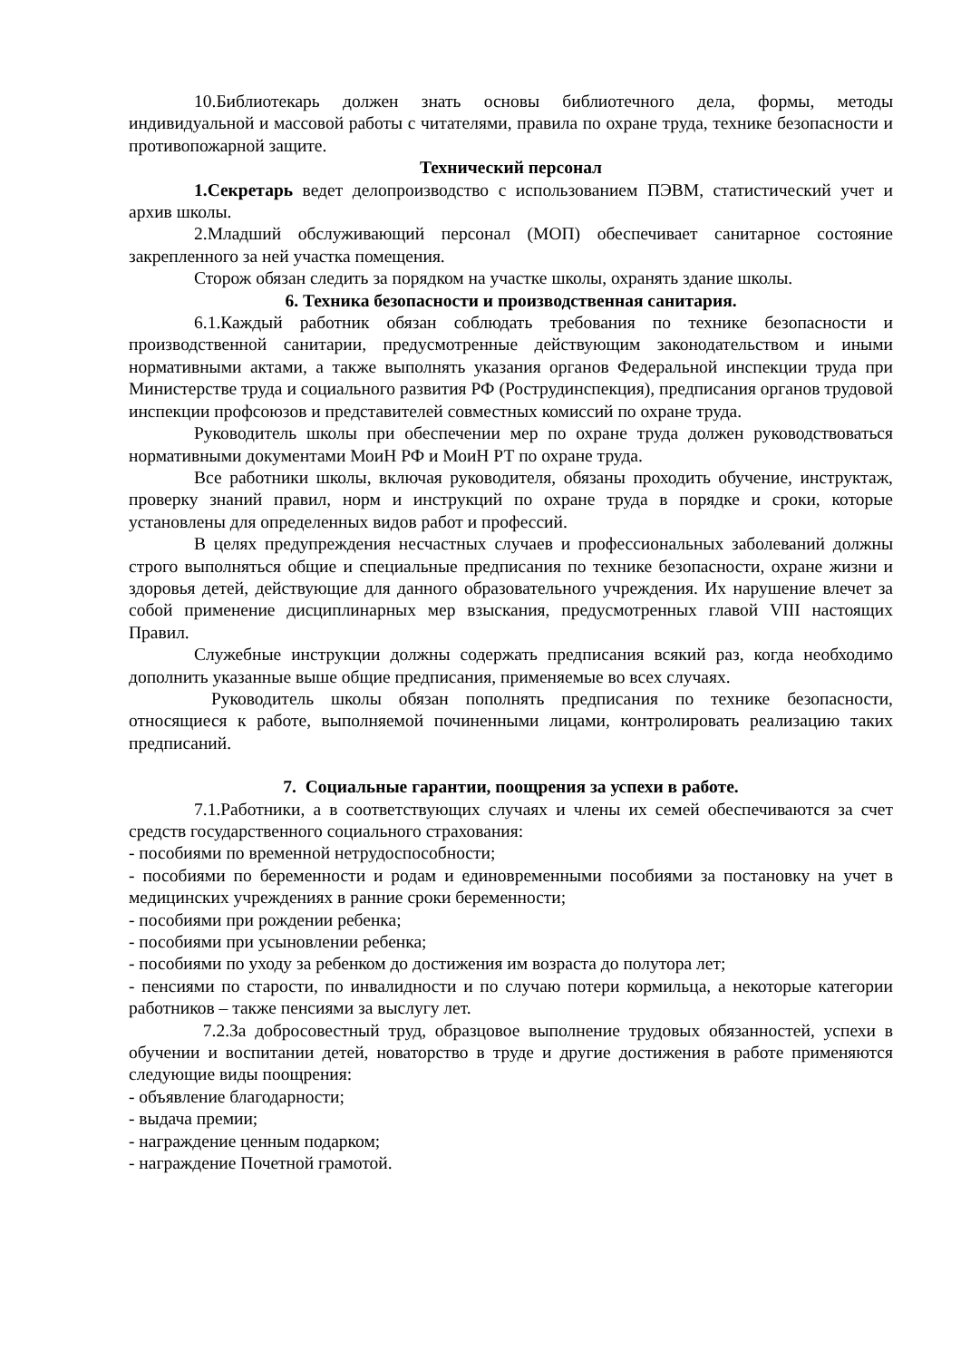10.Библиотекарь должен знать основы библиотечного дела, формы, методы индивидуальной и массовой работы с читателями, правила по охране труда, технике безопасности и противопожарной защите.
Технический персонал
1.Секретарь ведет делопроизводство с использованием ПЭВМ, статистический учет и архив школы.
2.Младший обслуживающий персонал (МОП) обеспечивает санитарное состояние закрепленного за ней участка помещения.
Сторож обязан следить за порядком на участке школы, охранять здание школы.
6. Техника безопасности и производственная санитария.
6.1.Каждый работник обязан соблюдать требования по технике безопасности и производственной санитарии, предусмотренные действующим законодательством и иными нормативными актами, а также выполнять указания органов Федеральной инспекции труда при Министерстве труда и социального развития РФ (Рострудинспекция), предписания органов трудовой инспекции профсоюзов и представителей совместных комиссий по охране труда.
Руководитель школы при обеспечении мер по охране труда должен руководствоваться нормативными документами МоиН РФ и МоиН РТ по охране труда.
Все работники школы, включая руководителя, обязаны проходить обучение, инструктаж, проверку знаний правил, норм и инструкций по охране труда в порядке и сроки, которые установлены для определенных видов работ и профессий.
В целях предупреждения несчастных случаев и профессиональных заболеваний должны строго выполняться общие и специальные предписания по технике безопасности, охране жизни и здоровья детей, действующие для данного образовательного учреждения. Их нарушение влечет за собой применение дисциплинарных мер взыскания, предусмотренных главой VIII настоящих Правил.
Служебные инструкции должны содержать предписания всякий раз, когда необходимо дополнить указанные выше общие предписания, применяемые во всех случаях.
Руководитель школы обязан пополнять предписания по технике безопасности, относящиеся к работе, выполняемой починенными лицами, контролировать реализацию таких предписаний.
7. Социальные гарантии, поощрения за успехи в работе.
7.1.Работники, а в соответствующих случаях и члены их семей обеспечиваются за счет средств государственного социального страхования:
- пособиями по временной нетрудоспособности;
- пособиями по беременности и родам и единовременными пособиями за постановку на учет в медицинских учреждениях в ранние сроки беременности;
- пособиями при рождении ребенка;
- пособиями при усыновлении ребенка;
- пособиями по уходу за ребенком до достижения им возраста до полутора лет;
- пенсиями по старости, по инвалидности и по случаю потери кормильца, а некоторые категории работников – также пенсиями за выслугу лет.
7.2.За добросовестный труд, образцовое выполнение трудовых обязанностей, успехи в обучении и воспитании детей, новаторство в труде и другие достижения в работе применяются следующие виды поощрения:
- объявление благодарности;
- выдача премии;
- награждение ценным подарком;
- награждение Почетной грамотой.